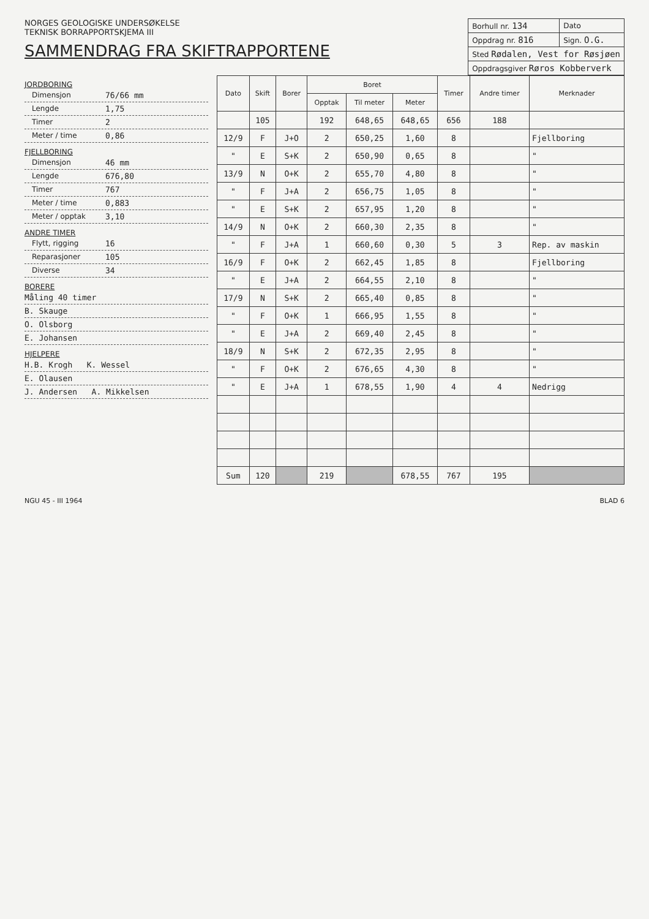NORGES GEOLOGISKE UNDERSØKELSE
TEKNISK BORRAPPORTSKJEMA III
SAMMENDRAG FRA SKIFTRAPPORTENE
| Borhull nr. 134 | Dato |
| Oppdrag nr. 816 | Sign. O.G. |
| Sted Rødalen, Vest for Røsjøen | |
| Oppdragsgiver Røros Kobberverk | |
JORDBORING
Dimensjon 76/66 mm
Lengde 1,75
Timer 2
Meter / time 0,86
FJELLBORING
Dimensjon 46 mm
Lengde 676,80
Timer 767
Meter / time 0,883
Meter / opptak 3,10
ANDRE TIMER
Flytt, rigging 16
Reparasjoner 105
Diverse 34
BORERE
Måling 40 timer
B. Skauge
O. Olsborg
E. Johansen
HJELPERE
H.B. Krogh K. Wessel
E. Olausen
J. Andersen A. Mikkelsen
| Dato | Skift | Borer | Boret | | | Timer | Andre timer | Merknader |
| --- | --- | --- | --- | --- | --- | --- | --- | --- |
| | | | Opptak | Til meter | Meter | | | |
| | 105 | | 192 | 648,65 | 648,65 | 656 | 188 | |
| 12/9 | F | J+O | 2 | 650,25 | 1,60 | 8 | | Fjellboring |
| " | E | S+K | 2 | 650,90 | 0,65 | 8 | | " |
| 13/9 | N | O+K | 2 | 655,70 | 4,80 | 8 | | " |
| " | F | J+A | 2 | 656,75 | 1,05 | 8 | | " |
| " | E | S+K | 2 | 657,95 | 1,20 | 8 | | " |
| 14/9 | N | O+K | 2 | 660,30 | 2,35 | 8 | | " |
| " | F | J+A | 1 | 660,60 | 0,30 | 5 | 3 | Rep. av maskin |
| 16/9 | F | O+K | 2 | 662,45 | 1,85 | 8 | | Fjellboring |
| " | E | J+A | 2 | 664,55 | 2,10 | 8 | | " |
| 17/9 | N | S+K | 2 | 665,40 | 0,85 | 8 | | " |
| " | F | O+K | 1 | 666,95 | 1,55 | 8 | | " |
| " | E | J+A | 2 | 669,40 | 2,45 | 8 | | " |
| 18/9 | N | S+K | 2 | 672,35 | 2,95 | 8 | | " |
| " | F | O+K | 2 | 676,65 | 4,30 | 8 | | " |
| " | E | J+A | 1 | 678,55 | 1,90 | 4 | 4 | Nedrigg |
| Sum | 120 | | 219 | | 678,55 | 767 | 195 | |
NGU 45 - III 1964 BLAD 6